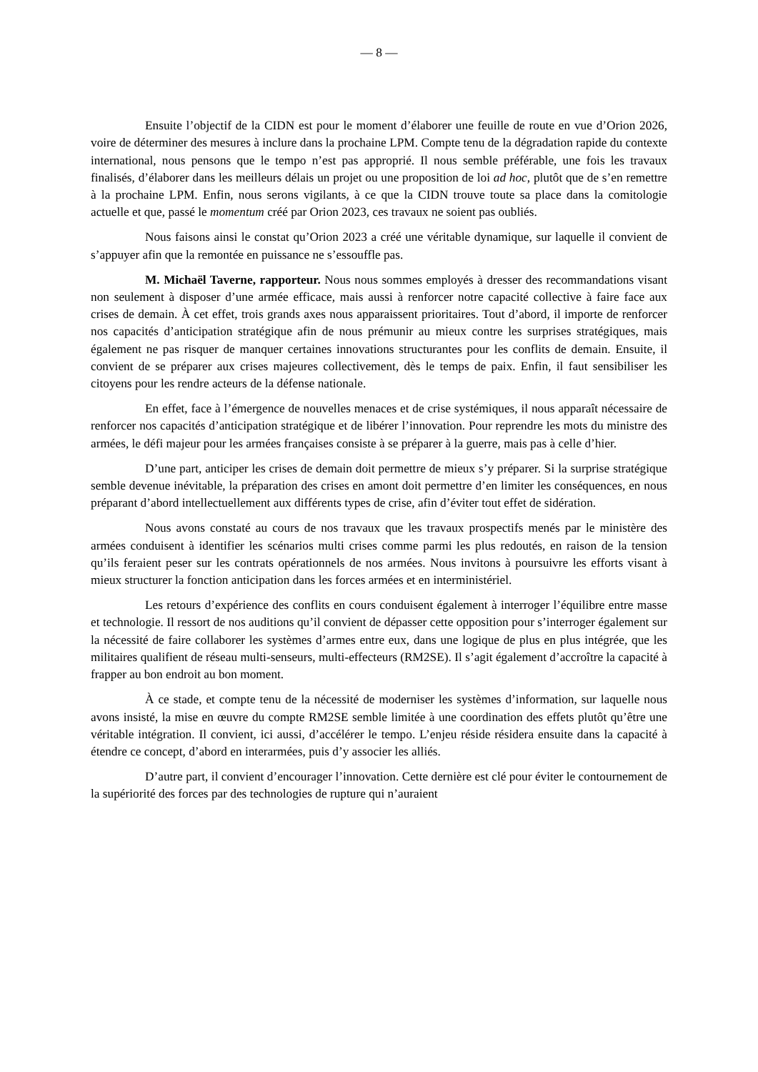— 8 —
Ensuite l’objectif de la CIDN est pour le moment d’élaborer une feuille de route en vue d’Orion 2026, voire de déterminer des mesures à inclure dans la prochaine LPM. Compte tenu de la dégradation rapide du contexte international, nous pensons que le tempo n’est pas approprié. Il nous semble préférable, une fois les travaux finalisés, d’élaborer dans les meilleurs délais un projet ou une proposition de loi ad hoc, plutôt que de s’en remettre à la prochaine LPM. Enfin, nous serons vigilants, à ce que la CIDN trouve toute sa place dans la comitologie actuelle et que, passé le momentum créé par Orion 2023, ces travaux ne soient pas oubliés.
Nous faisons ainsi le constat qu’Orion 2023 a créé une véritable dynamique, sur laquelle il convient de s’appuyer afin que la remontée en puissance ne s’essouffle pas.
M. Michaël Taverne, rapporteur. Nous nous sommes employés à dresser des recommandations visant non seulement à disposer d’une armée efficace, mais aussi à renforcer notre capacité collective à faire face aux crises de demain. À cet effet, trois grands axes nous apparaissent prioritaires. Tout d’abord, il importe de renforcer nos capacités d’anticipation stratégique afin de nous prémunir au mieux contre les surprises stratégiques, mais également ne pas risquer de manquer certaines innovations structurantes pour les conflits de demain. Ensuite, il convient de se préparer aux crises majeures collectivement, dès le temps de paix. Enfin, il faut sensibiliser les citoyens pour les rendre acteurs de la défense nationale.
En effet, face à l’émergence de nouvelles menaces et de crise systémiques, il nous apparaît nécessaire de renforcer nos capacités d’anticipation stratégique et de libérer l’innovation. Pour reprendre les mots du ministre des armées, le défi majeur pour les armées françaises consiste à se préparer à la guerre, mais pas à celle d’hier.
D’une part, anticiper les crises de demain doit permettre de mieux s’y préparer. Si la surprise stratégique semble devenue inévitable, la préparation des crises en amont doit permettre d’en limiter les conséquences, en nous préparant d’abord intellectuellement aux différents types de crise, afin d’éviter tout effet de sidération.
Nous avons constaté au cours de nos travaux que les travaux prospectifs menés par le ministère des armées conduisent à identifier les scénarios multi crises comme parmi les plus redoutés, en raison de la tension qu’ils feraient peser sur les contrats opérationnels de nos armées. Nous invitons à poursuivre les efforts visant à mieux structurer la fonction anticipation dans les forces armées et en interministériel.
Les retours d’expérience des conflits en cours conduisent également à interroger l’équilibre entre masse et technologie. Il ressort de nos auditions qu’il convient de dépasser cette opposition pour s’interroger également sur la nécessité de faire collaborer les systèmes d’armes entre eux, dans une logique de plus en plus intégrée, que les militaires qualifient de réseau multi-senseurs, multi-effecteurs (RM2SE). Il s’agit également d’accroître la capacité à frapper au bon endroit au bon moment.
À ce stade, et compte tenu de la nécessité de moderniser les systèmes d’information, sur laquelle nous avons insisté, la mise en œuvre du compte RM2SE semble limitée à une coordination des effets plutôt qu’être une véritable intégration. Il convient, ici aussi, d’accélérer le tempo. L’enjeu réside résidera ensuite dans la capacité à étendre ce concept, d’abord en interarmées, puis d’y associer les alliés.
D’autre part, il convient d’encourager l’innovation. Cette dernière est clé pour éviter le contournement de la supériorité des forces par des technologies de rupture qui n’auraient